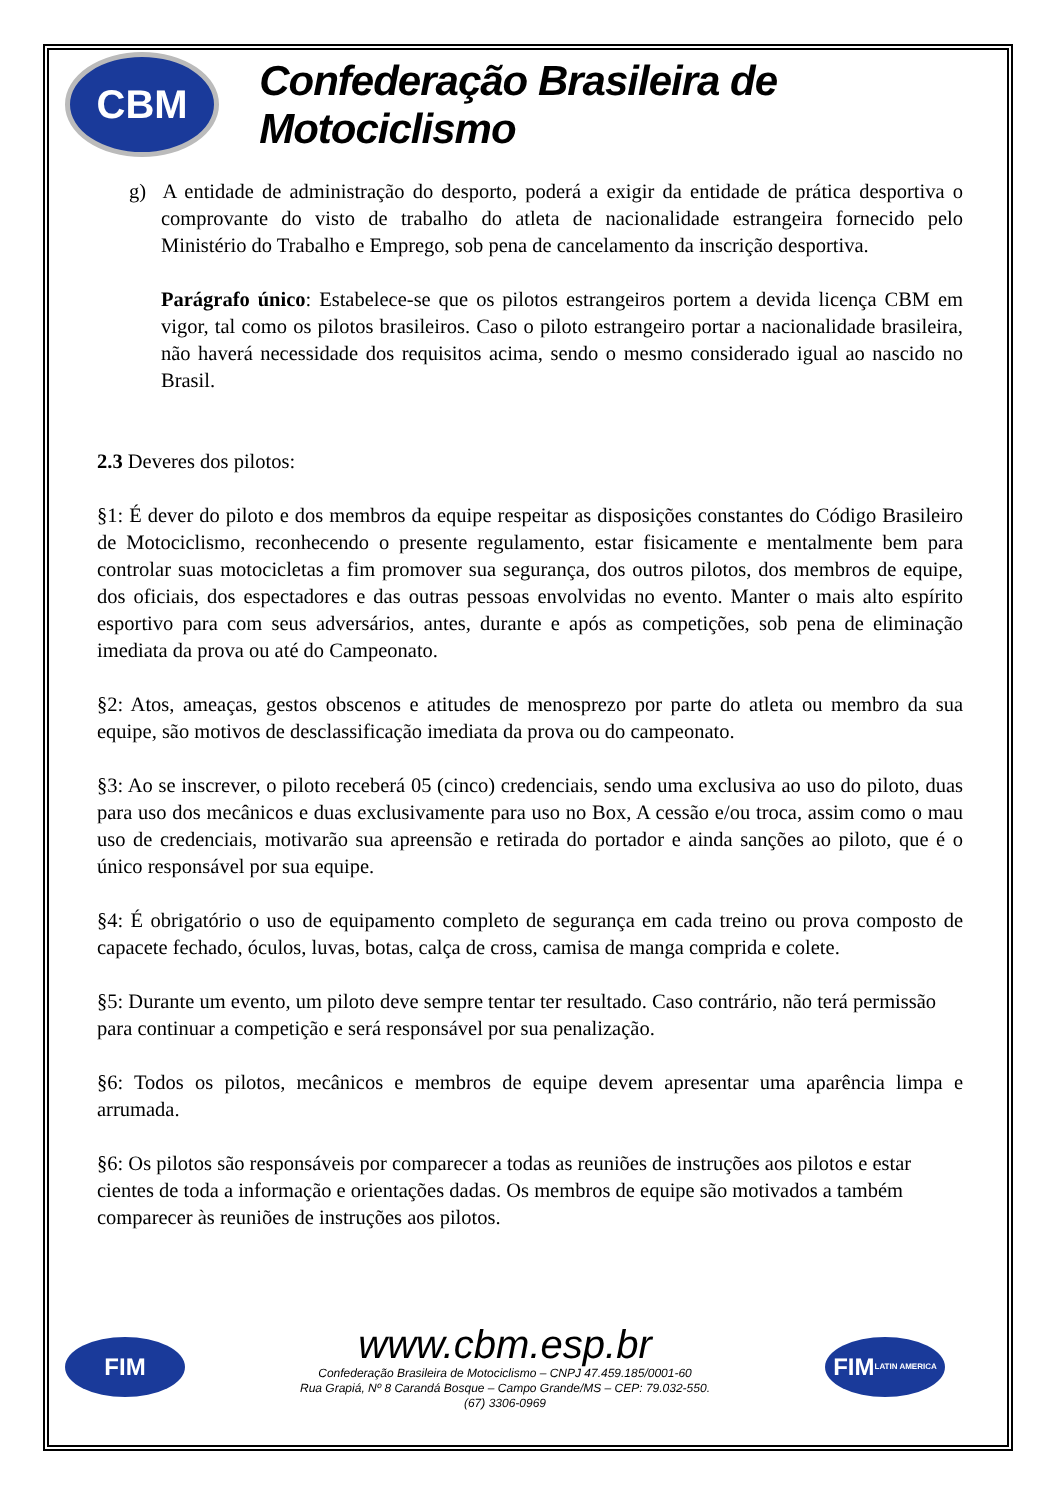CBM
Confederação Brasileira de Motociclismo
g) A entidade de administração do desporto, poderá a exigir da entidade de prática desportiva o comprovante do visto de trabalho do atleta de nacionalidade estrangeira fornecido pelo Ministério do Trabalho e Emprego, sob pena de cancelamento da inscrição desportiva.
Parágrafo único: Estabelece-se que os pilotos estrangeiros portem a devida licença CBM em vigor, tal como os pilotos brasileiros. Caso o piloto estrangeiro portar a nacionalidade brasileira, não haverá necessidade dos requisitos acima, sendo o mesmo considerado igual ao nascido no Brasil.
2.3 Deveres dos pilotos:
§1: É dever do piloto e dos membros da equipe respeitar as disposições constantes do Código Brasileiro de Motociclismo, reconhecendo o presente regulamento, estar fisicamente e mentalmente bem para controlar suas motocicletas a fim promover sua segurança, dos outros pilotos, dos membros de equipe, dos oficiais, dos espectadores e das outras pessoas envolvidas no evento. Manter o mais alto espírito esportivo para com seus adversários, antes, durante e após as competições, sob pena de eliminação imediata da prova ou até do Campeonato.
§2: Atos, ameaças, gestos obscenos e atitudes de menosprezo por parte do atleta ou membro da sua equipe, são motivos de desclassificação imediata da prova ou do campeonato.
§3: Ao se inscrever, o piloto receberá 05 (cinco) credenciais, sendo uma exclusiva ao uso do piloto, duas para uso dos mecânicos e duas exclusivamente para uso no Box, A cessão e/ou troca, assim como o mau uso de credenciais, motivarão sua apreensão e retirada do portador e ainda sanções ao piloto, que é o único responsável por sua equipe.
§4: É obrigatório o uso de equipamento completo de segurança em cada treino ou prova composto de capacete fechado, óculos, luvas, botas, calça de cross, camisa de manga comprida e colete.
§5: Durante um evento, um piloto deve sempre tentar ter resultado. Caso contrário, não terá permissão para continuar a competição e será responsável por sua penalização.
§6: Todos os pilotos, mecânicos e membros de equipe devem apresentar uma aparência limpa e arrumada.
§6: Os pilotos são responsáveis por comparecer a todas as reuniões de instruções aos pilotos e estar cientes de toda a informação e orientações dadas. Os membros de equipe são motivados a também comparecer às reuniões de instruções aos pilotos.
FIM
www.cbm.esp.br
Confederação Brasileira de Motociclismo – CNPJ 47.459.185/0001-60
Rua Grapiá, Nº 8 Carandá Bosque – Campo Grande/MS – CEP: 79.032-550.
(67) 3306-0969
FIM
LATIN AMERICA